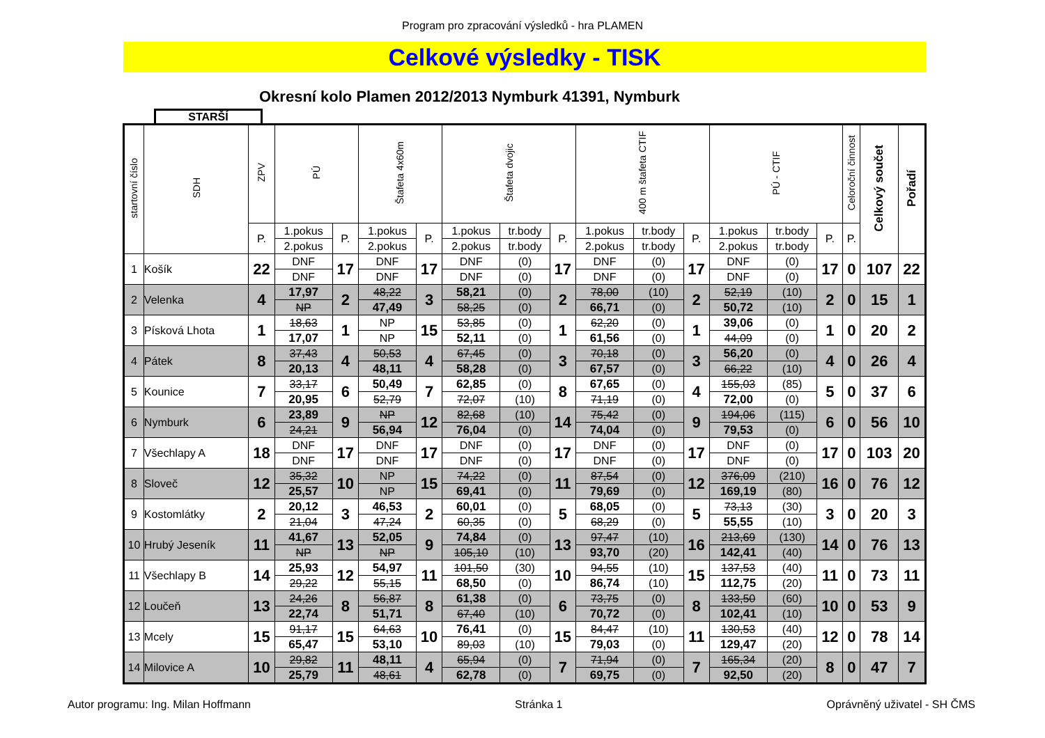Program pro zpracování výsledků - hra PLAMEN
Celkové výsledky - TISK
Okresní kolo Plamen 2012/2013 Nymburk 41391, Nymburk
STARŠÍ
| startovní číslo | SDH | ZPV | PÚ | | Štafeta 4x60m | | Štafeta dvojic | | | 400 m štafeta CTIF | | | PÚ - CTIF | | | Celoroční činnost | Celkový součet | Pořadí |
| --- | --- | --- | --- | --- | --- | --- | --- | --- | --- | --- | --- | --- | --- | --- | --- | --- | --- | --- |
| | | P. | 1.pokus | P. | 1.pokus | P. | 1.pokus | tr.body | P. | 1.pokus | tr.body | P. | 1.pokus | tr.body | P. | P. | | |
| | | | 2.pokus | | 2.pokus | | 2.pokus | tr.body | | 2.pokus | tr.body | | 2.pokus | tr.body | | | | |
| 1 | Košík | 22 | DNF | 17 | DNF | 17 | DNF | (0) | 17 | DNF | (0) | 17 | DNF | (0) | 17 | 0 | 107 | 22 |
| | | | DNF | | DNF | | DNF | (0) | | DNF | (0) | | DNF | (0) | | | | |
| 2 | Velenka | 4 | 17,97 | 2 | 48,22 | 3 | 58,21 | (0) | 2 | 78,00 | (10) | 2 | 52,19 | (10) | 2 | 0 | 15 | 1 |
| | | | NP | | 47,49 | | 58,25 | (0) | | 66,71 | (0) | | 50,72 | (10) | | | | |
| 3 | Písková Lhota | 1 | 18,63 | 1 | NP | 15 | 53,85 | (0) | 1 | 62,20 | (0) | 1 | 39,06 | (0) | 1 | 0 | 20 | 2 |
| | | | 17,07 | | NP | | 52,11 | (0) | | 61,56 | (0) | | 44,09 | (0) | | | | |
| 4 | Pátek | 8 | 37,43 | 4 | 50,53 | 4 | 67,45 | (0) | 3 | 70,18 | (0) | 3 | 56,20 | (0) | 4 | 0 | 26 | 4 |
| | | | 20,13 | | 48,11 | | 58,28 | (0) | | 67,57 | (0) | | 66,22 | (10) | | | | |
| 5 | Kounice | 7 | 33,17 | 6 | 50,49 | 7 | 62,85 | (0) | 8 | 67,65 | (0) | 4 | 155,03 | (85) | 5 | 0 | 37 | 6 |
| | | | 20,95 | | 52,79 | | 72,07 | (10) | | 71,19 | (0) | | 72,00 | (0) | | | | |
| 6 | Nymburk | 6 | 23,89 | 9 | NP | 12 | 82,68 | (10) | 14 | 75,42 | (0) | 9 | 194,06 | (115) | 6 | 0 | 56 | 10 |
| | | | 24,21 | | 56,94 | | 76,04 | (0) | | 74,04 | (0) | | 79,53 | (0) | | | | |
| 7 | Všechlapy A | 18 | DNF | 17 | DNF | 17 | DNF | (0) | 17 | DNF | (0) | 17 | DNF | (0) | 17 | 0 | 103 | 20 |
| | | | DNF | | DNF | | DNF | (0) | | DNF | (0) | | DNF | (0) | | | | |
| 8 | Sloveč | 12 | 35,32 | 10 | NP | 15 | 74,22 | (0) | 11 | 87,54 | (0) | 12 | 376,09 | (210) | 16 | 0 | 76 | 12 |
| | | | 25,57 | | NP | | 69,41 | (0) | | 79,69 | (0) | | 169,19 | (80) | | | | |
| 9 | Kostomlátky | 2 | 20,12 | 3 | 46,53 | 2 | 60,01 | (0) | 5 | 68,05 | (0) | 5 | 73,13 | (30) | 3 | 0 | 20 | 3 |
| | | | 21,04 | | 47,24 | | 60,35 | (0) | | 68,29 | (0) | | 55,55 | (10) | | | | |
| 10 | Hrubý Jeseník | 11 | 41,67 | 13 | 52,05 | 9 | 74,84 | (0) | 13 | 97,47 | (10) | 16 | 213,69 | (130) | 14 | 0 | 76 | 13 |
| | | | NP | | NP | | 105,10 | (10) | | 93,70 | (20) | | 142,41 | (40) | | | | |
| 11 | Všechlapy B | 14 | 25,93 | 12 | 54,97 | 11 | 101,50 | (30) | 10 | 94,55 | (10) | 15 | 137,53 | (40) | 11 | 0 | 73 | 11 |
| | | | 29,22 | | 55,15 | | 68,50 | (0) | | 86,74 | (10) | | 112,75 | (20) | | | | |
| 12 | Loučeň | 13 | 24,26 | 8 | 56,87 | 8 | 61,38 | (0) | 6 | 73,75 | (0) | 8 | 133,50 | (60) | 10 | 0 | 53 | 9 |
| | | | 22,74 | | 51,71 | | 67,40 | (10) | | 70,72 | (0) | | 102,41 | (10) | | | | |
| 13 | Mcely | 15 | 91,17 | 15 | 64,63 | 10 | 76,41 | (0) | 15 | 84,47 | (10) | 11 | 130,53 | (40) | 12 | 0 | 78 | 14 |
| | | | 65,47 | | 53,10 | | 89,03 | (10) | | 79,03 | (0) | | 129,47 | (20) | | | | |
| 14 | Milovice A | 10 | 29,82 | 11 | 48,11 | 4 | 65,94 | (0) | 7 | 71,94 | (0) | 7 | 165,34 | (20) | 8 | 0 | 47 | 7 |
| | | | 25,79 | | 48,61 | | 62,78 | (0) | | 69,75 | (0) | | 92,50 | (20) | | | | |
Autor programu: Ing. Milan Hoffmann Stránka 1 Oprávněný uživatel - SH ČMS